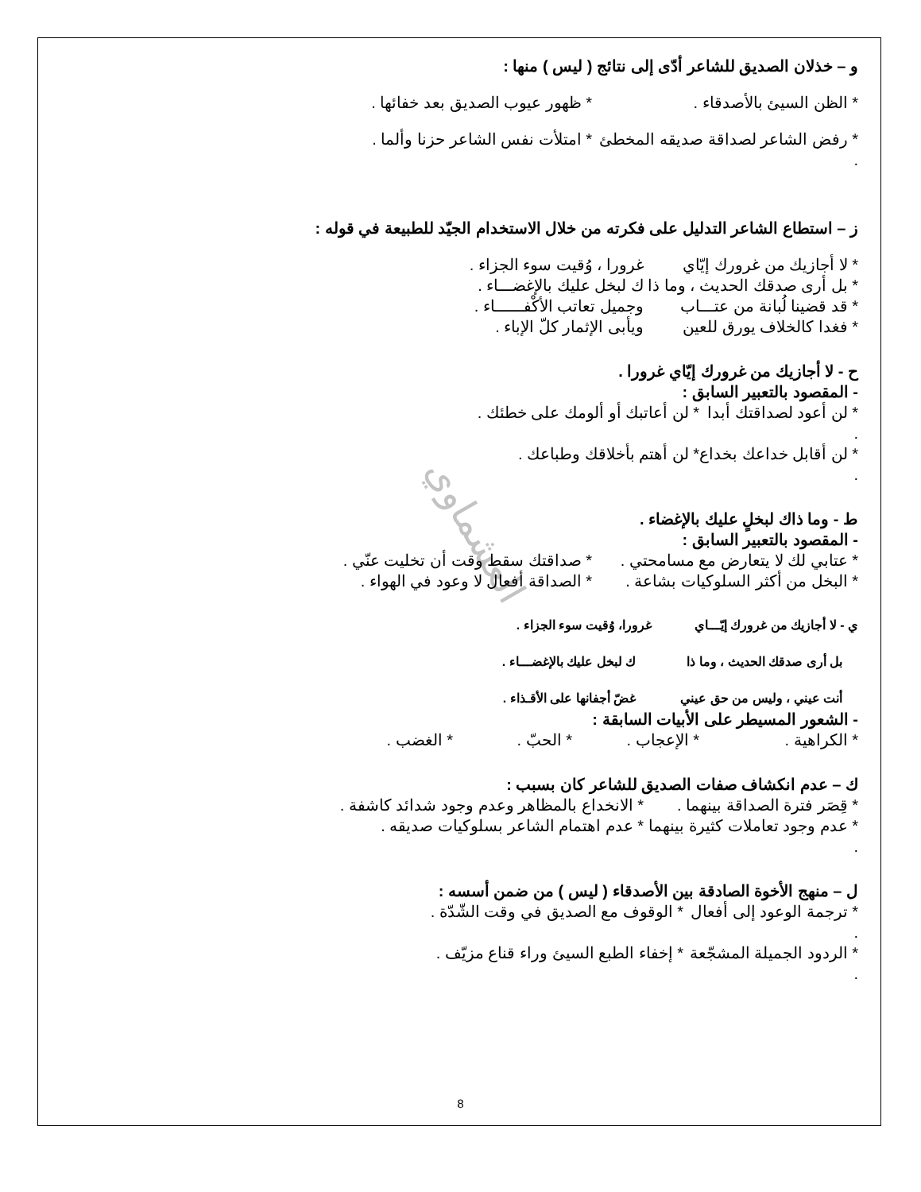العشماوي
و – خذلان الصديق للشاعر أدّى إلى نتائج ( ليس ) منها :
* الظن السيئ بالأصدقاء . * ظهور عيوب الصديق بعد خفائها .
* رفض الشاعر لصداقة صديقه المخطئ . * امتلأت نفس الشاعر حزنا وألما .
ز – استطاع الشاعر التدليل على فكرته من خلال الاستخدام الجيّد للطبيعة في قوله :
* لا أجازيك من غرورك إيّاي غرورا ، وُقيت سوء الجزاء .
* بل أرى صدقك الحديث ، وما ذا ك لبخل عليك بالإغضـــاء .
* قد قضينا لُبانة من عتـــاب وجميل تعاتب الأكْفــــــاء .
* فغدا كالخلاف يورق للعين ويأبى الإثمار كلّ الإباء .
ح - لا أجازيك من غرورك إيّاي غرورا .
- المقصود بالتعبير السابق :
* لن أعود لصداقتك أبدا . * لن أعاتبك أو ألومك على خطئك .
* لن أقابل خداعك بخداع . * لن أهتم بأخلاقك وطباعك .
ط - وما ذاك لبخلٍ عليك بالإغضاء .
- المقصود بالتعبير السابق :
* عتابي لك لا يتعارض مع مسامحتي . * صداقتك سقط وقت أن تخليت عنّي .
* البخل من أكثر السلوكيات بشاعة . * الصداقة أفعال لا وعود في الهواء .
ي - لا أجازيك من غرورك إيّـــاي غرورا، وُقيت سوء الجزاء .
بل أرى صدقك الحديث ، وما ذا ك لبخل عليك بالإغضـــاء .
أنت عيني ، وليس من حق عيني غضّ أجفانها على الأقـذاء .
- الشعور المسيطر على الأبيات السابقة :
* الكراهية . * الإعجاب . * الحبّ . * الغضب .
ك – عدم انكشاف صفات الصديق للشاعر كان بسبب :
* قِصَر فترة الصداقة بينهما . * الانخداع بالمظاهر وعدم وجود شدائد كاشفة .
* عدم وجود تعاملات كثيرة بينهما . * عدم اهتمام الشاعر بسلوكيات صديقه .
ل – منهج الأخوة الصادقة بين الأصدقاء ( ليس ) من ضمن أسسه :
* ترجمة الوعود إلى أفعال . * الوقوف مع الصديق في وقت الشّدّة .
* الردود الجميلة المشجّعة . * إخفاء الطبع السيئ وراء قناع مزيّف .
8